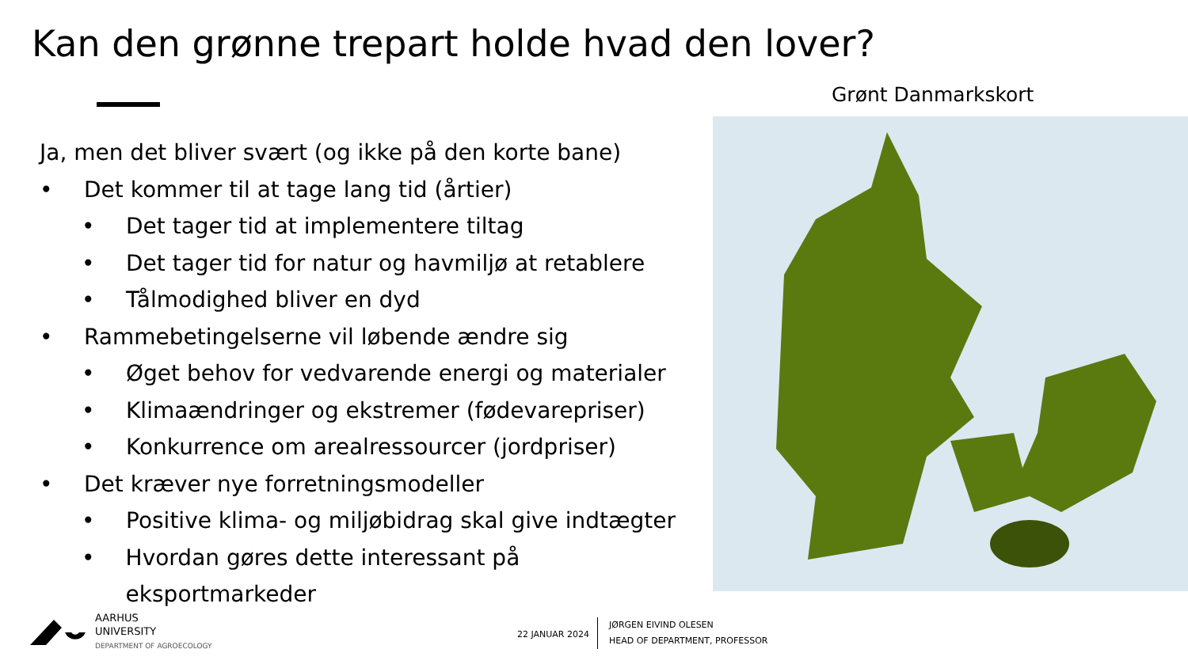Kan den grønne trepart holde hvad den lover?
Ja, men det bliver svært (og ikke på den korte bane)
• Det kommer til at tage lang tid (årtier)
• Det tager tid at implementere tiltag
• Det tager tid for natur og havmiljø at retablere
• Tålmodighed bliver en dyd
• Rammebetingelserne vil løbende ændre sig
• Øget behov for vedvarende energi og materialer
• Klimaændringer og ekstremer (fødevarepriser)
• Konkurrence om arealressourcer (jordpriser)
• Det kræver nye forretningsmodeller
• Positive klima- og miljøbidrag skal give indtægter
• Hvordan gøres dette interessant på eksportmarkeder
Grønt Danmarkskort
AARHUS
UNIVERSITY
DEPARTMENT OF AGROECOLOGY
22 JANUAR 2024
JØRGEN EIVIND OLESEN
HEAD OF DEPARTMENT, PROFESSOR